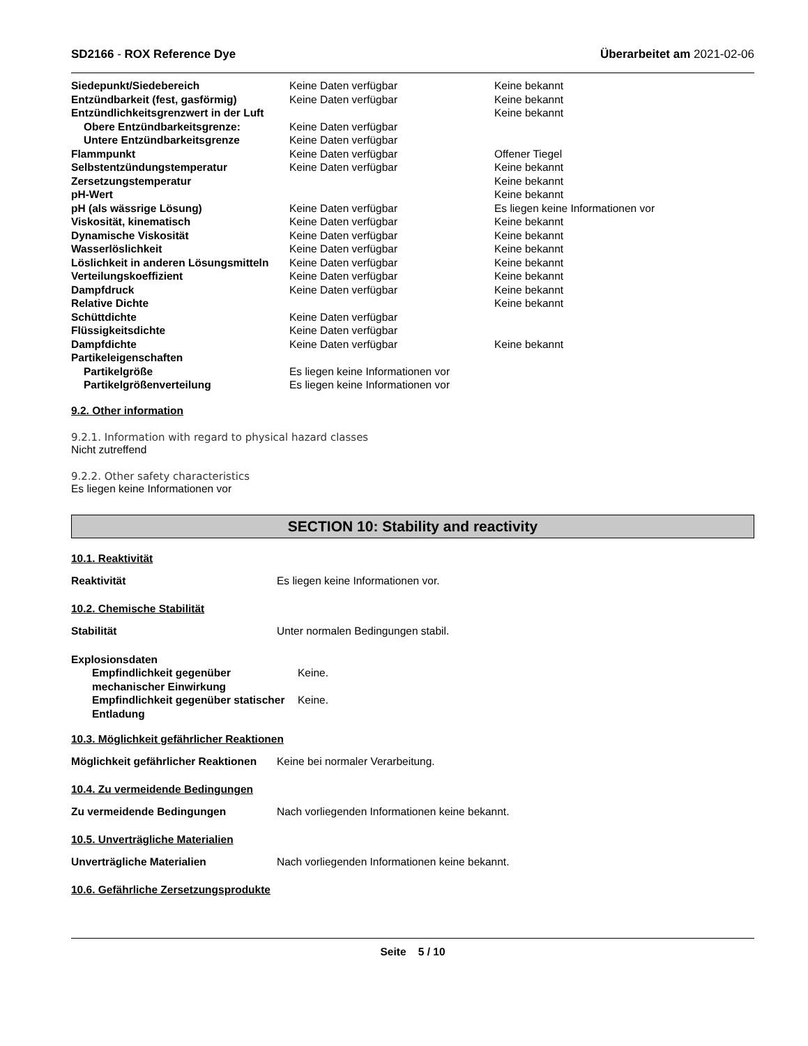SD2166 - ROX Reference Dye Überarbeitet am 2021-02-06
| Siedepunkt/Siedebereich | Keine Daten verfügbar | Keine bekannt |
| Entzündbarkeit (fest, gasförmig) | Keine Daten verfügbar | Keine bekannt |
| Entzündlichkeitsgrenzwert in der Luft | | Keine bekannt |
| Obere Entzündbarkeitsgrenze: | Keine Daten verfügbar | |
| Untere Entzündbarkeitsgrenze | Keine Daten verfügbar | |
| Flammpunkt | Keine Daten verfügbar | Offener Tiegel |
| Selbstentzündungstemperatur | Keine Daten verfügbar | Keine bekannt |
| Zersetzungstemperatur | | Keine bekannt |
| pH-Wert | | Keine bekannt |
| pH (als wässrige Lösung) | Keine Daten verfügbar | Es liegen keine Informationen vor |
| Viskosität, kinematisch | Keine Daten verfügbar | Keine bekannt |
| Dynamische Viskosität | Keine Daten verfügbar | Keine bekannt |
| Wasserlöslichkeit | Keine Daten verfügbar | Keine bekannt |
| Löslichkeit in anderen Lösungsmitteln | Keine Daten verfügbar | Keine bekannt |
| Verteilungskoeffizient | Keine Daten verfügbar | Keine bekannt |
| Dampfdruck | Keine Daten verfügbar | Keine bekannt |
| Relative Dichte | | Keine bekannt |
| Schüttdichte | Keine Daten verfügbar | |
| Flüssigkeitsdichte | Keine Daten verfügbar | |
| Dampfdichte | Keine Daten verfügbar | Keine bekannt |
| Partikeleigenschaften | | |
| Partikelgröße | Es liegen keine Informationen vor | |
| Partikelgrößenverteilung | Es liegen keine Informationen vor | |
9.2. Other information
9.2.1. Information with regard to physical hazard classes
Nicht zutreffend
9.2.2. Other safety characteristics
Es liegen keine Informationen vor
SECTION 10: Stability and reactivity
10.1. Reaktivität
Reaktivität Es liegen keine Informationen vor.
10.2. Chemische Stabilität
Stabilität Unter normalen Bedingungen stabil.
| Explosionsdaten | |
| Empfindlichkeit gegenüber mechanischer Einwirkung | Keine. |
| Empfindlichkeit gegenüber statischer Entladung | Keine. |
10.3. Möglichkeit gefährlicher Reaktionen
Möglichkeit gefährlicher Reaktionen
Keine bei normaler Verarbeitung.
10.4. Zu vermeidende Bedingungen
Zu vermeidende Bedingungen Nach vorliegenden Informationen keine bekannt.
10.5. Unverträgliche Materialien
Unverträgliche Materialien Nach vorliegenden Informationen keine bekannt.
10.6. Gefährliche Zersetzungsprodukte
Seite 5 / 10